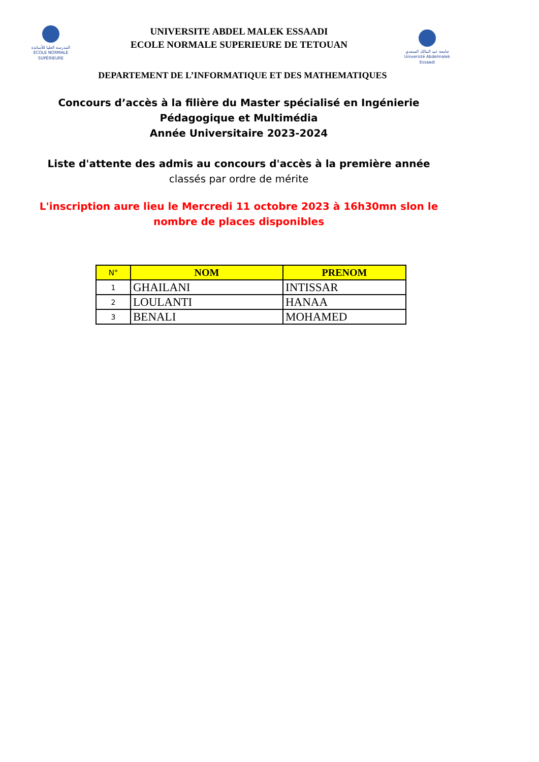المدرسة العليا للأساتذة
ÉCOLE NORMALE SUPÉRIEURE
UNIVERSITE ABDEL MALEK ESSAADI
ECOLE NORMALE SUPERIEURE DE TETOUAN
جامعة عبد المالك السعدي
Université Abdelmalek Essaadi
DEPARTEMENT DE L’INFORMATIQUE ET DES MATHEMATIQUES
Concours d’accès à la filière du Master spécialisé en Ingénierie
Pédagogique et Multimédia
Année Universitaire 2023-2024
Liste d'attente des admis au concours d'accès à la première année
classés par ordre de mérite
L'inscription aure lieu le Mercredi 11 octobre 2023 à 16h30mn slon le
nombre de places disponibles
| N° | NOM | PRENOM |
| --- | --- | --- |
| 1 | GHAILANI | INTISSAR |
| 2 | LOULANTI | HANAA |
| 3 | BENALI | MOHAMED |